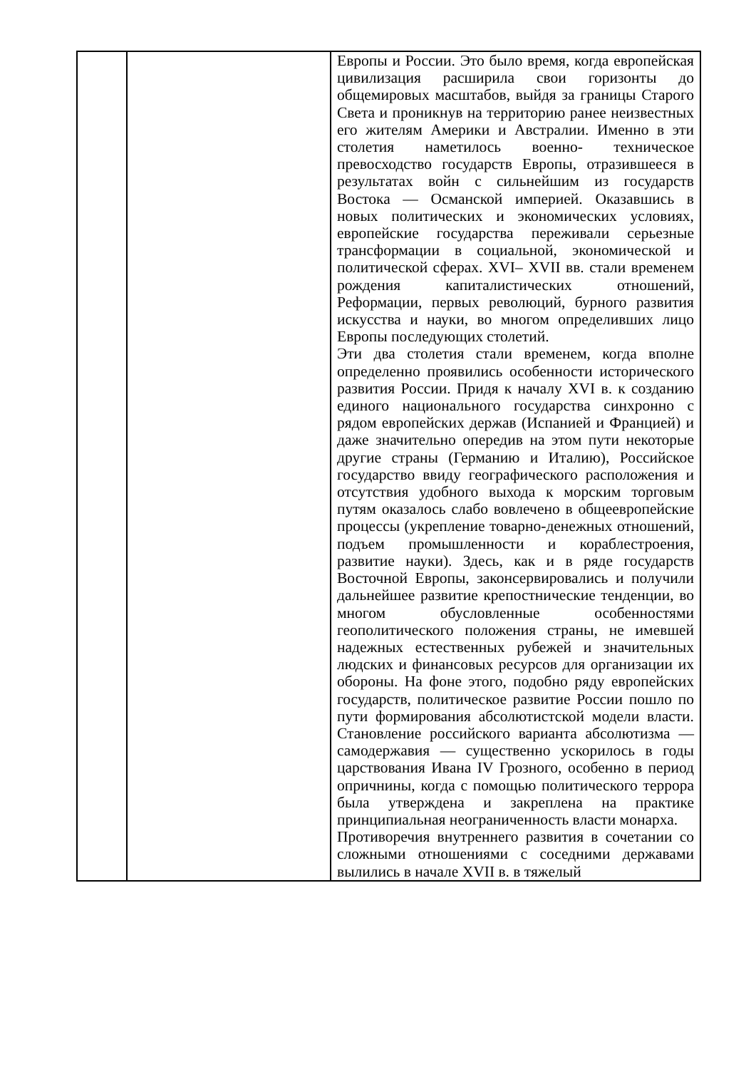| | | Европы и России. Это было время, когда европейская цивилизация расширила свои горизонты до общемировых масштабов, выйдя за границы Старого Света и проникнув на территорию ранее неизвестных его жителям Америки и Австралии. Именно в эти столетия наметилось военно- техническое превосходство государств Европы, отразившееся в результатах войн с сильнейшим из государств Востока — Османской империей. Оказавшись в новых политических и экономических условиях, европейские государства переживали серьезные трансформации в социальной, экономической и политической сферах. XVI– XVII вв. стали временем рождения капиталистических отношений, Реформации, первых революций, бурного развития искусства и науки, во многом определивших лицо Европы последующих столетий. Эти два столетия стали временем, когда вполне определенно проявились особенности исторического развития России. Придя к началу XVI в. к созданию единого национального государства синхронно с рядом европейских держав (Испанией и Францией) и даже значительно опередив на этом пути некоторые другие страны (Германию и Италию), Российское государство ввиду географического расположения и отсутствия удобного выхода к морским торговым путям оказалось слабо вовлечено в общеевропейские процессы (укрепление товарно-денежных отношений, подъем промышленности и кораблестроения, развитие науки). Здесь, как и в ряде государств Восточной Европы, законсервировались и получили дальнейшее развитие крепостнические тенденции, во многом обусловленные особенностями геополитического положения страны, не имевшей надежных естественных рубежей и значительных людских и финансовых ресурсов для организации их обороны. На фоне этого, подобно ряду европейских государств, политическое развитие России пошло по пути формирования абсолютистской модели власти. Становление российского варианта абсолютизма — самодержавия — существенно ускорилось в годы царствования Ивана IV Грозного, особенно в период опричнины, когда с помощью политического террора была утверждена и закреплена на практике принципиальная неограниченность власти монарха. Противоречия внутреннего развития в сочетании со сложными отношениями с соседними державами вылились в начале XVII в. в тяжелый |